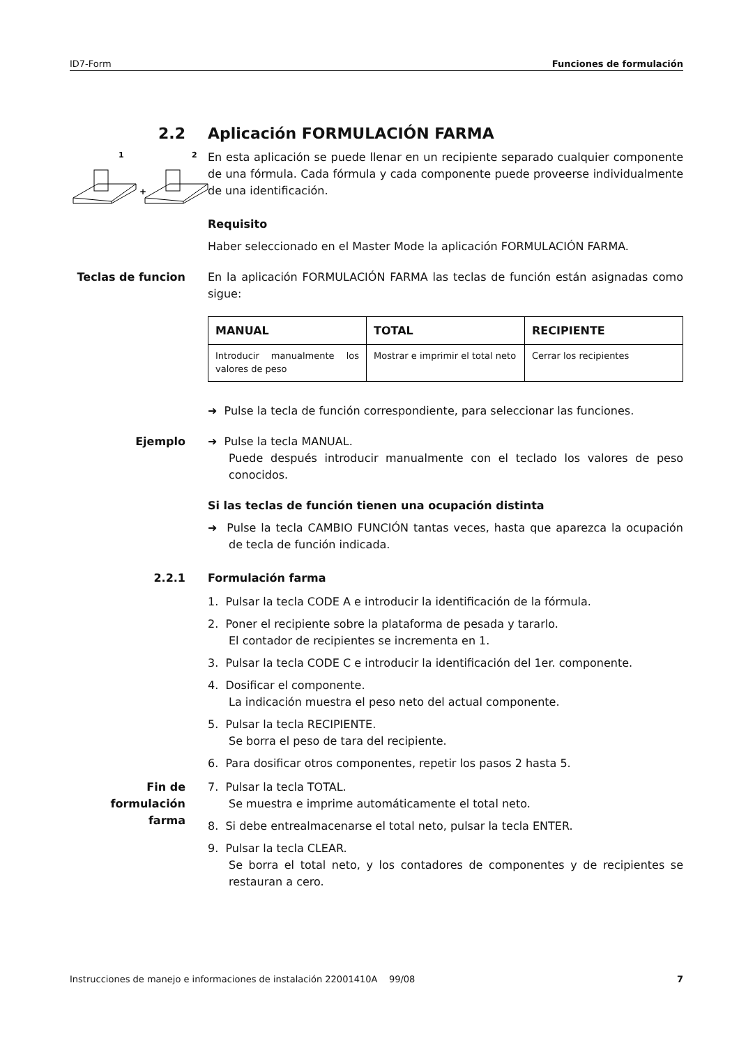ID7-Form Funciones de formulación
2.2 Aplicación FORMULACIÓN FARMA
1
2
+
En esta aplicación se puede llenar en un recipiente separado cualquier componente de una fórmula. Cada fórmula y cada componente puede proveerse individualmente de una identificación.
Requisito
Haber seleccionado en el Master Mode la aplicación FORMULACIÓN FARMA.
Teclas de funcion En la aplicación FORMULACIÓN FARMA las teclas de función están asignadas como sigue:
| MANUAL | TOTAL | RECIPIENTE |
| --- | --- | --- |
| Introducir manualmente los valores de peso | Mostrar e imprimir el total neto | Cerrar los recipientes |
➜ Pulse la tecla de función correspondiente, para seleccionar las funciones.
Ejemplo ➜ Pulse la tecla MANUAL.
Puede después introducir manualmente con el teclado los valores de peso conocidos.
Si las teclas de función tienen una ocupación distinta
➜ Pulse la tecla CAMBIO FUNCIÓN tantas veces, hasta que aparezca la ocupación de tecla de función indicada.
2.2.1 Formulación farma
1. Pulsar la tecla CODE A e introducir la identificación de la fórmula.
2. Poner el recipiente sobre la plataforma de pesada y tararlo.
El contador de recipientes se incrementa en 1.
3. Pulsar la tecla CODE C e introducir la identificación del 1er. componente.
4. Dosificar el componente.
La indicación muestra el peso neto del actual componente.
5. Pulsar la tecla RECIPIENTE.
Se borra el peso de tara del recipiente.
6. Para dosificar otros componentes, repetir los pasos 2 hasta 5.
Fin de formulación farma
7. Pulsar la tecla TOTAL.
Se muestra e imprime automáticamente el total neto.
8. Si debe entrealmacenarse el total neto, pulsar la tecla ENTER.
9. Pulsar la tecla CLEAR.
Se borra el total neto, y los contadores de componentes y de recipientes se restauran a cero.
Instrucciones de manejo e informaciones de instalación 22001410A 99/08 7